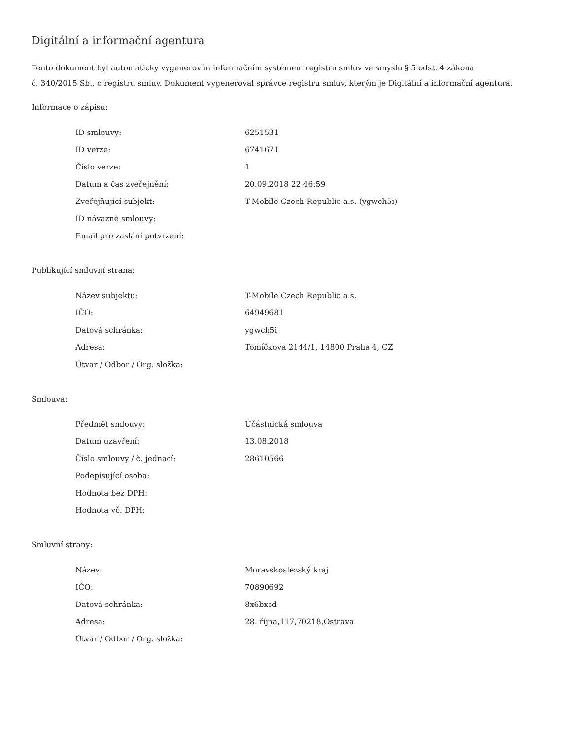Digitální a informační agentura
Tento dokument byl automaticky vygenerován informačním systémem registru smluv ve smyslu § 5 odst. 4 zákona
č. 340/2015 Sb., o registru smluv. Dokument vygeneroval správce registru smluv, kterým je Digitální a informační agentura.
Informace o zápisu:
| ID smlouvy: | 6251531 |
| ID verze: | 6741671 |
| Číslo verze: | 1 |
| Datum a čas zveřejnění: | 20.09.2018 22:46:59 |
| Zveřejňující subjekt: | T-Mobile Czech Republic a.s. (ygwch5i) |
| ID návazné smlouvy: | |
| Email pro zaslání potvrzení: | |
Publikující smluvní strana:
| Název subjektu: | T-Mobile Czech Republic a.s. |
| IČO: | 64949681 |
| Datová schránka: | ygwch5i |
| Adresa: | Tomíčkova 2144/1, 14800 Praha 4, CZ |
| Útvar / Odbor / Org. složka: | |
Smlouva:
| Předmět smlouvy: | Účástnická smlouva |
| Datum uzavření: | 13.08.2018 |
| Číslo smlouvy / č. jednací: | 28610566 |
| Podepisující osoba: | |
| Hodnota bez DPH: | |
| Hodnota vč. DPH: | |
Smluvní strany:
| Název: | Moravskoslezský kraj |
| IČO: | 70890692 |
| Datová schránka: | 8x6bxsd |
| Adresa: | 28. října,117,70218,Ostrava |
| Útvar / Odbor / Org. složka: | |